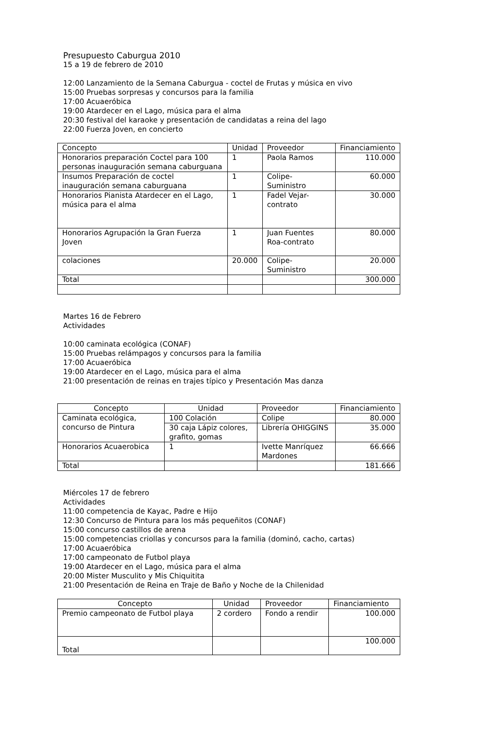Presupuesto Caburgua 2010
15 a 19 de febrero de 2010
12:00 Lanzamiento de la Semana Caburgua - coctel de Frutas y música en vivo
15:00 Pruebas sorpresas y concursos para la familia
17:00 Acuaeróbica
19:00 Atardecer en el Lago, música para el alma
20:30 festival del karaoke y presentación de candidatas a reina del lago
22:00 Fuerza Joven, en concierto
| Concepto | Unidad | Proveedor | Financiamiento |
| --- | --- | --- | --- |
| Honorarios preparación Coctel para 100 personas inauguración semana caburguana | 1 | Paola Ramos | 110.000 |
| Insumos Preparación de coctel inauguración semana caburguana | 1 | Colipe-Suministro | 60.000 |
| Honorarios Pianista Atardecer en el Lago, música para el alma | 1 | Fadel Vejar-contrato | 30.000 |
| Honorarios Agrupación la Gran Fuerza Joven | 1 | Juan Fuentes Roa-contrato | 80.000 |
| colaciones | 20.000 | Colipe-Suministro | 20.000 |
| Total | | | 300.000 |
Martes 16 de Febrero
Actividades
10:00 caminata ecológica (CONAF)
15:00 Pruebas relámpagos y concursos para la familia
17:00 Acuaeróbica
19:00 Atardecer en el Lago, música para el alma
21:00 presentación de reinas en trajes típico y Presentación Mas danza
| Concepto | Unidad | Proveedor | Financiamiento |
| --- | --- | --- | --- |
| Caminata ecológica, concurso de Pintura | 100 Colación | Colipe | 80.000 |
| | 30 caja Lápiz colores, grafito, gomas | Librería OHIGGINS | 35.000 |
| Honorarios Acuaerobica | 1 | Ivette Manríquez Mardones | 66.666 |
| Total | | | 181.666 |
Miércoles 17 de febrero
Actividades
11:00 competencia de Kayac, Padre e Hijo
12:30 Concurso de Pintura para los más pequeñitos (CONAF)
15:00 concurso castillos de arena
15:00 competencias criollas y concursos para la familia (dominó, cacho, cartas)
17:00 Acuaeróbica
17:00 campeonato de Futbol playa
19:00 Atardecer en el Lago, música para el alma
20:00 Mister Musculito y Mis Chiquitita
21:00 Presentación de Reina en Traje de Baño y Noche de la Chilenidad
| Concepto | Unidad | Proveedor | Financiamiento |
| --- | --- | --- | --- |
| Premio campeonato de Futbol playa | 2 cordero | Fondo a rendir | 100.000 |
| Total | | | 100.000 |